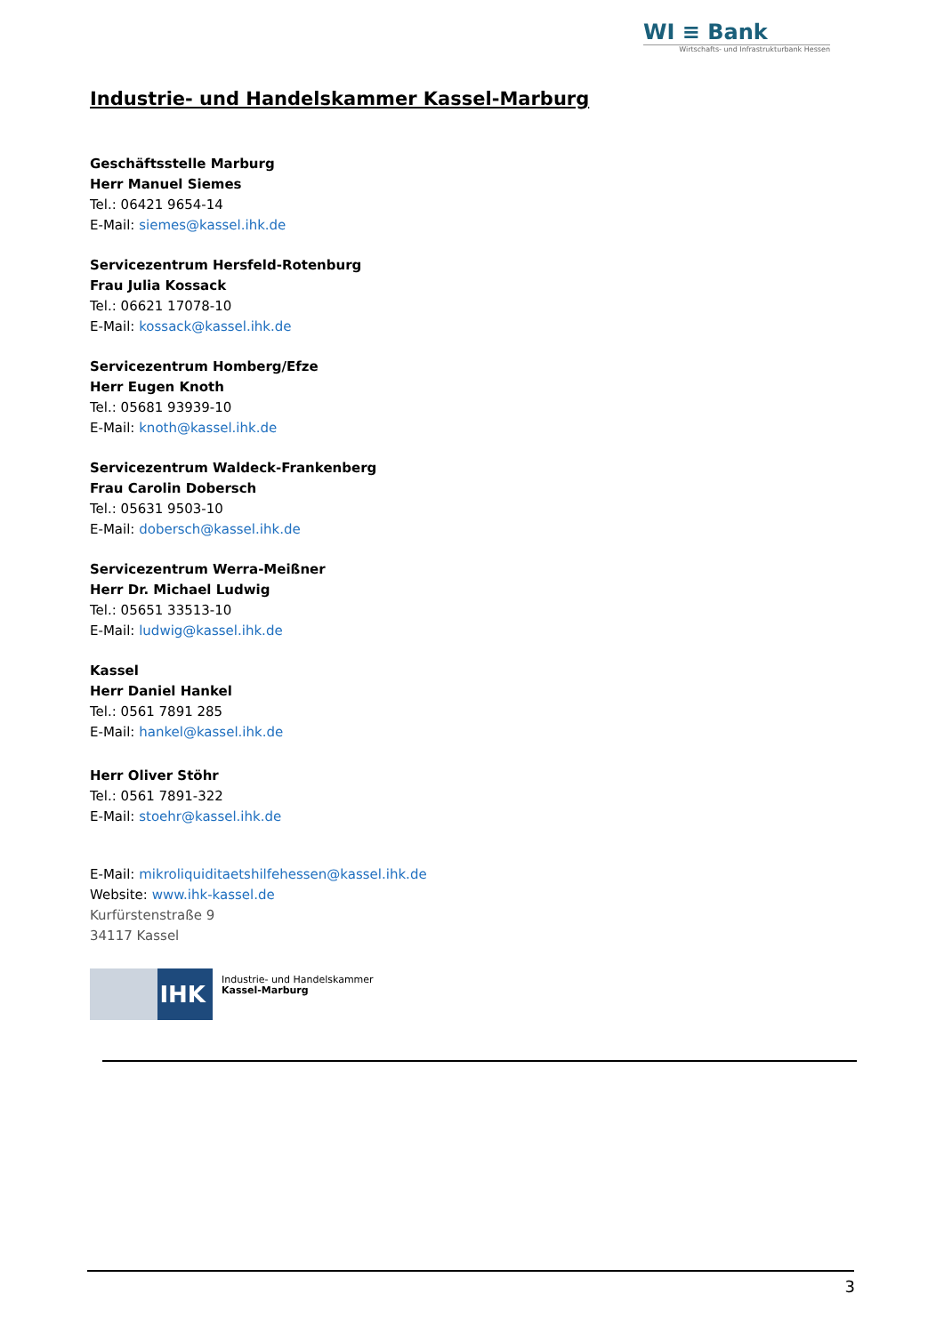WI ≡ Bank
Wirtschafts- und Infrastrukturbank Hessen
Industrie- und Handelskammer Kassel-Marburg
Geschäftsstelle Marburg
Herr Manuel Siemes
Tel.: 06421 9654-14
E-Mail: siemes@kassel.ihk.de
Servicezentrum Hersfeld-Rotenburg
Frau Julia Kossack
Tel.: 06621 17078-10
E-Mail: kossack@kassel.ihk.de
Servicezentrum Homberg/Efze
Herr Eugen Knoth
Tel.: 05681 93939-10
E-Mail: knoth@kassel.ihk.de
Servicezentrum Waldeck-Frankenberg
Frau Carolin Dobersch
Tel.: 05631 9503-10
E-Mail: dobersch@kassel.ihk.de
Servicezentrum Werra-Meißner
Herr Dr. Michael Ludwig
Tel.: 05651 33513-10
E-Mail: ludwig@kassel.ihk.de
Kassel
Herr Daniel Hankel
Tel.: 0561 7891 285
E-Mail: hankel@kassel.ihk.de
Herr Oliver Stöhr
Tel.: 0561 7891-322
E-Mail: stoehr@kassel.ihk.de
E-Mail: mikroliquiditaetshilfehessen@kassel.ihk.de
Website: www.ihk-kassel.de
Kurfürstenstraße 9
34117 Kassel
IHK
Industrie- und Handelskammer
Kassel-Marburg
3